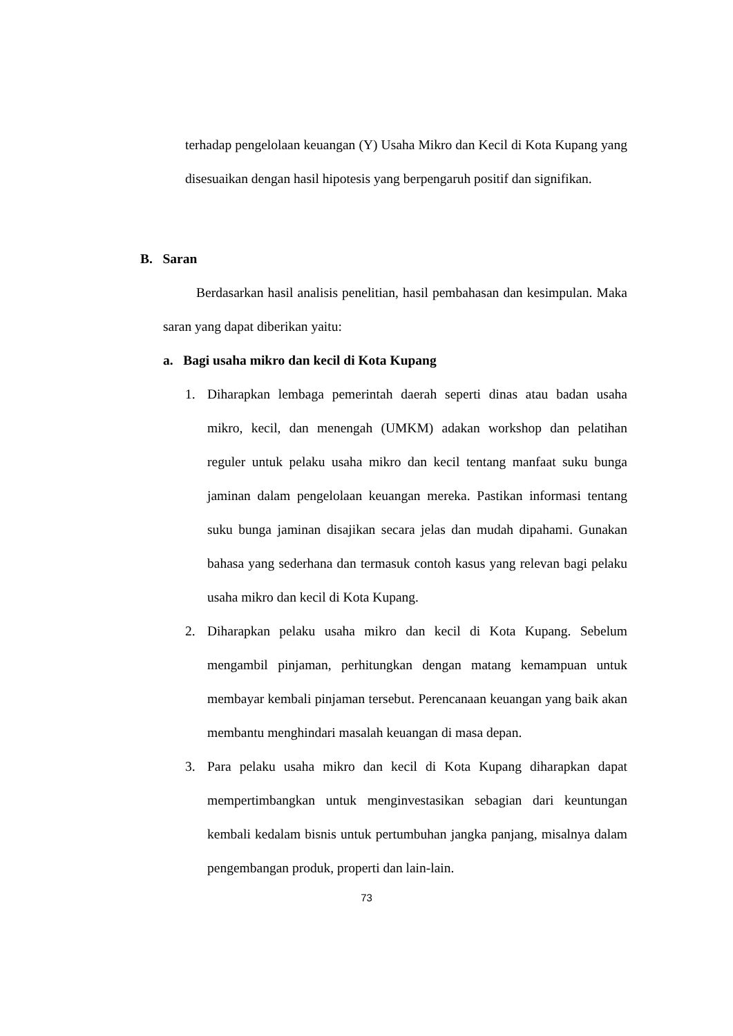terhadap pengelolaan keuangan (Y) Usaha Mikro dan Kecil di Kota Kupang yang disesuaikan dengan hasil hipotesis yang berpengaruh positif dan signifikan.
B. Saran
Berdasarkan hasil analisis penelitian, hasil pembahasan dan kesimpulan. Maka saran yang dapat diberikan yaitu:
a. Bagi usaha mikro dan kecil di Kota Kupang
1. Diharapkan lembaga pemerintah daerah seperti dinas atau badan usaha mikro, kecil, dan menengah (UMKM) adakan workshop dan pelatihan reguler untuk pelaku usaha mikro dan kecil tentang manfaat suku bunga jaminan dalam pengelolaan keuangan mereka. Pastikan informasi tentang suku bunga jaminan disajikan secara jelas dan mudah dipahami. Gunakan bahasa yang sederhana dan termasuk contoh kasus yang relevan bagi pelaku usaha mikro dan kecil di Kota Kupang.
2. Diharapkan pelaku usaha mikro dan kecil di Kota Kupang. Sebelum mengambil pinjaman, perhitungkan dengan matang kemampuan untuk membayar kembali pinjaman tersebut. Perencanaan keuangan yang baik akan membantu menghindari masalah keuangan di masa depan.
3. Para pelaku usaha mikro dan kecil di Kota Kupang diharapkan dapat mempertimbangkan untuk menginvestasikan sebagian dari keuntungan kembali kedalam bisnis untuk pertumbuhan jangka panjang, misalnya dalam pengembangan produk, properti dan lain-lain.
73